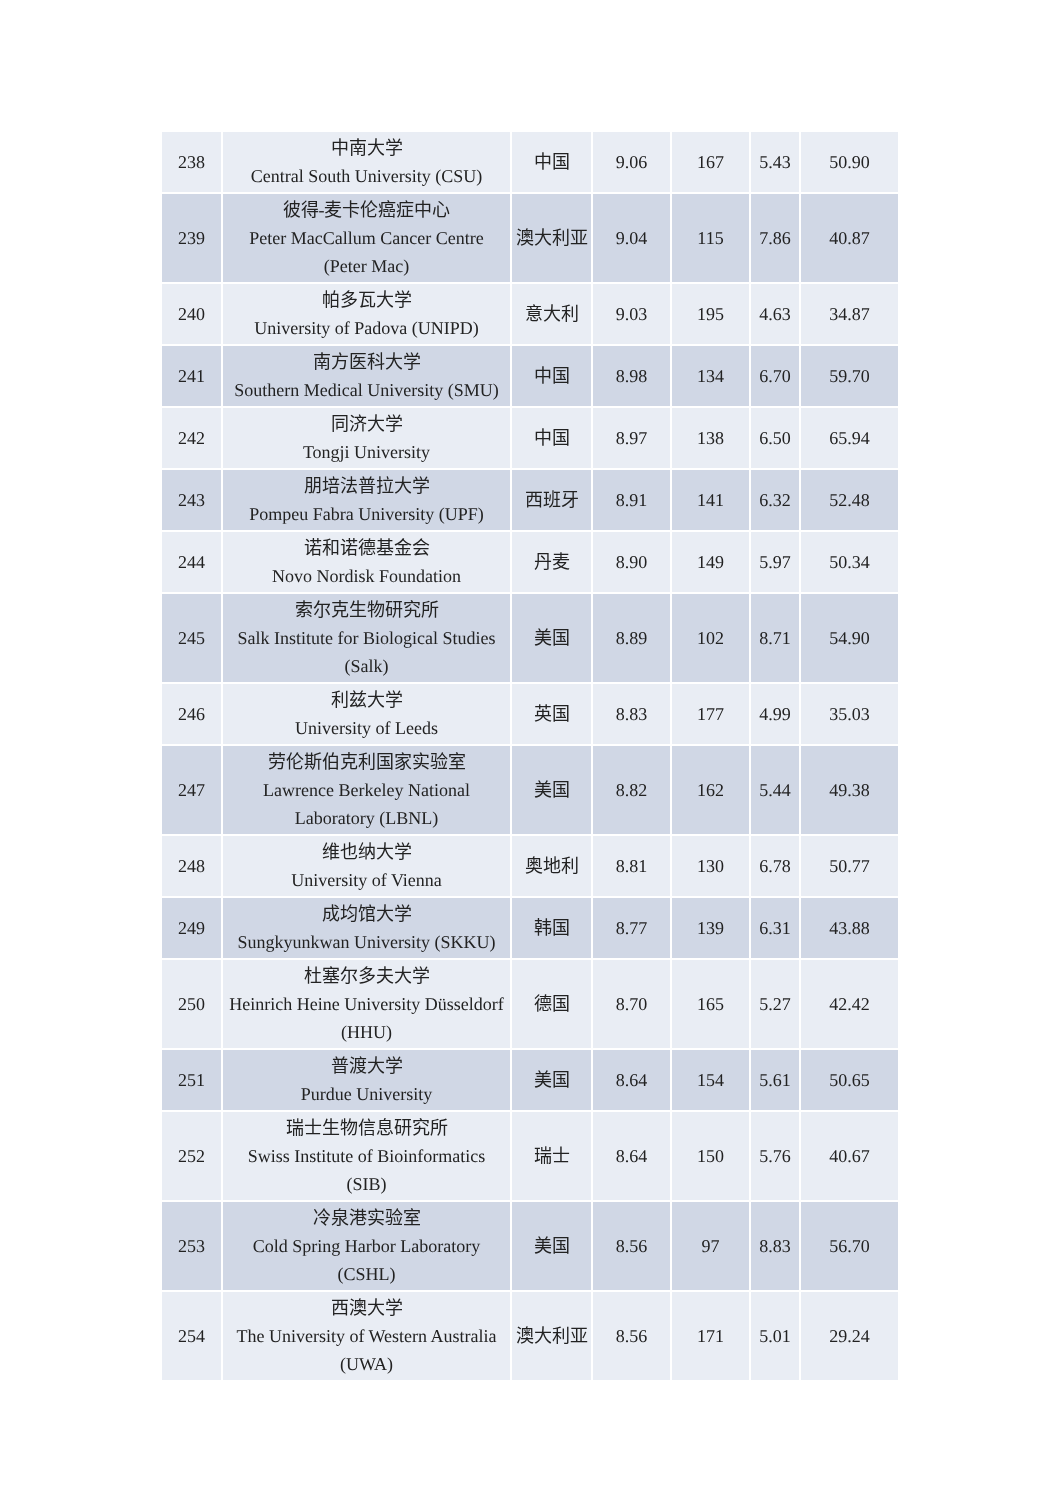| 238 | 中南大学 Central South University (CSU) | 中国 | 9.06 | 167 | 5.43 | 50.90 |
| 239 | 彼得-麦卡伦癌症中心 Peter MacCallum Cancer Centre (Peter Mac) | 澳大利亚 | 9.04 | 115 | 7.86 | 40.87 |
| 240 | 帕多瓦大学 University of Padova (UNIPD) | 意大利 | 9.03 | 195 | 4.63 | 34.87 |
| 241 | 南方医科大学 Southern Medical University (SMU) | 中国 | 8.98 | 134 | 6.70 | 59.70 |
| 242 | 同济大学 Tongji University | 中国 | 8.97 | 138 | 6.50 | 65.94 |
| 243 | 朋培法普拉大学 Pompeu Fabra University (UPF) | 西班牙 | 8.91 | 141 | 6.32 | 52.48 |
| 244 | 诺和诺德基金会 Novo Nordisk Foundation | 丹麦 | 8.90 | 149 | 5.97 | 50.34 |
| 245 | 索尔克生物研究所 Salk Institute for Biological Studies (Salk) | 美国 | 8.89 | 102 | 8.71 | 54.90 |
| 246 | 利兹大学 University of Leeds | 英国 | 8.83 | 177 | 4.99 | 35.03 |
| 247 | 劳伦斯伯克利国家实验室 Lawrence Berkeley National Laboratory (LBNL) | 美国 | 8.82 | 162 | 5.44 | 49.38 |
| 248 | 维也纳大学 University of Vienna | 奥地利 | 8.81 | 130 | 6.78 | 50.77 |
| 249 | 成均馆大学 Sungkyunkwan University (SKKU) | 韩国 | 8.77 | 139 | 6.31 | 43.88 |
| 250 | 杜塞尔多夫大学 Heinrich Heine University Düsseldorf (HHU) | 德国 | 8.70 | 165 | 5.27 | 42.42 |
| 251 | 普渡大学 Purdue University | 美国 | 8.64 | 154 | 5.61 | 50.65 |
| 252 | 瑞士生物信息研究所 Swiss Institute of Bioinformatics (SIB) | 瑞士 | 8.64 | 150 | 5.76 | 40.67 |
| 253 | 冷泉港实验室 Cold Spring Harbor Laboratory (CSHL) | 美国 | 8.56 | 97 | 8.83 | 56.70 |
| 254 | 西澳大学 The University of Western Australia (UWA) | 澳大利亚 | 8.56 | 171 | 5.01 | 29.24 |